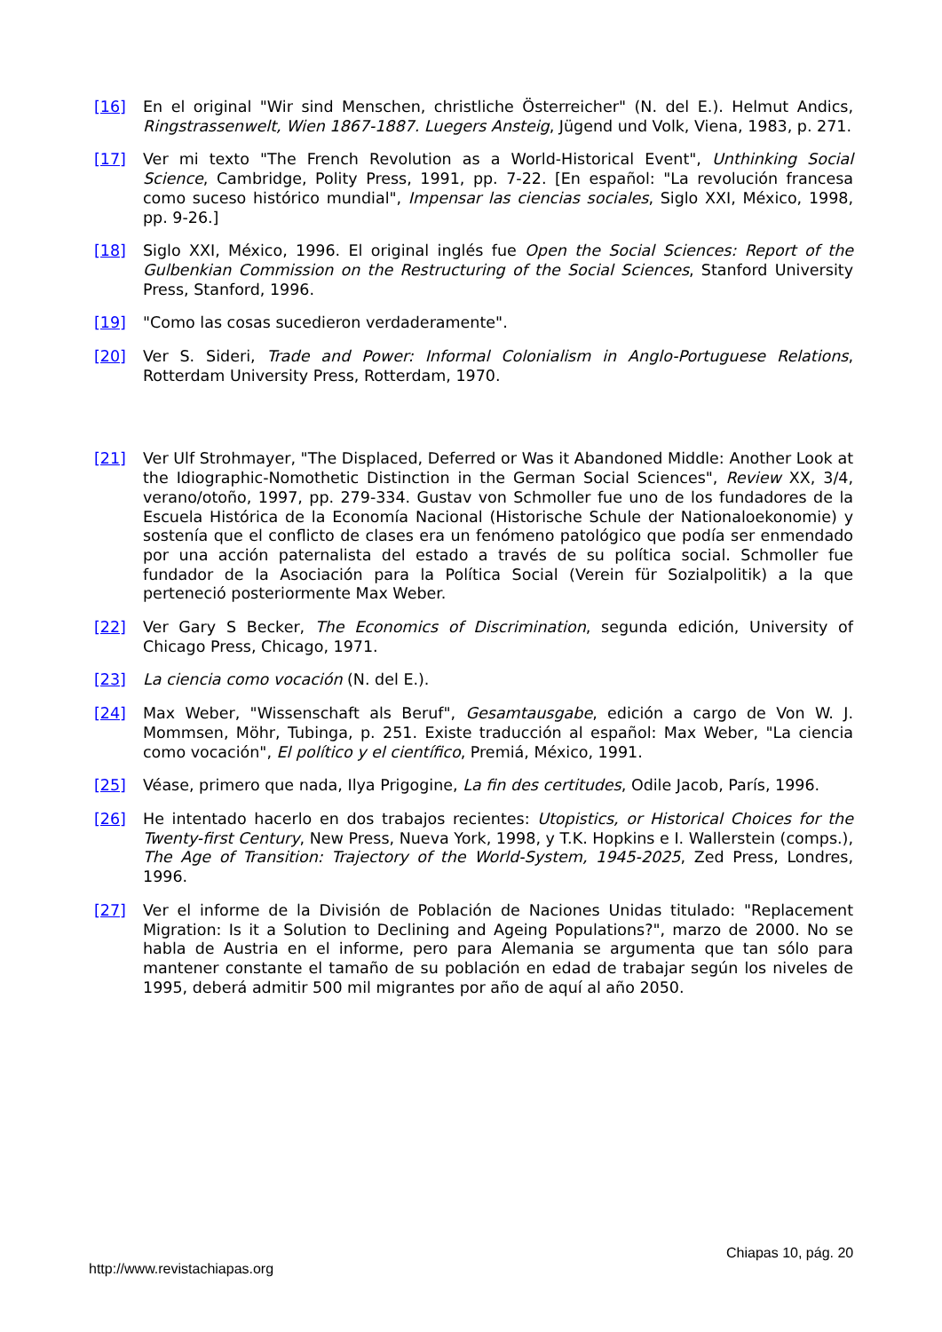[16] En el original "Wir sind Menschen, christliche Österreicher" (N. del E.). Helmut Andics, Ringstrassenwelt, Wien 1867-1887. Luegers Ansteig, Jügend und Volk, Viena, 1983, p. 271.
[17] Ver mi texto "The French Revolution as a World-Historical Event", Unthinking Social Science, Cambridge, Polity Press, 1991, pp. 7-22. [En español: "La revolución francesa como suceso histórico mundial", Impensar las ciencias sociales, Siglo XXI, México, 1998, pp. 9-26.]
[18] Siglo XXI, México, 1996. El original inglés fue Open the Social Sciences: Report of the Gulbenkian Commission on the Restructuring of the Social Sciences, Stanford University Press, Stanford, 1996.
[19] "Como las cosas sucedieron verdaderamente".
[20] Ver S. Sideri, Trade and Power: Informal Colonialism in Anglo-Portuguese Relations, Rotterdam University Press, Rotterdam, 1970.
[21] Ver Ulf Strohmayer, "The Displaced, Deferred or Was it Abandoned Middle: Another Look at the Idiographic-Nomothetic Distinction in the German Social Sciences", Review XX, 3/4, verano/otoño, 1997, pp. 279-334. Gustav von Schmoller fue uno de los fundadores de la Escuela Histórica de la Economía Nacional (Historische Schule der Nationaloekonomie) y sostenía que el conflicto de clases era un fenómeno patológico que podía ser enmendado por una acción paternalista del estado a través de su política social. Schmoller fue fundador de la Asociación para la Política Social (Verein für Sozialpolitik) a la que perteneció posteriormente Max Weber.
[22] Ver Gary S Becker, The Economics of Discrimination, segunda edición, University of Chicago Press, Chicago, 1971.
[23] La ciencia como vocación (N. del E.).
[24] Max Weber, "Wissenschaft als Beruf", Gesamtausgabe, edición a cargo de Von W. J. Mommsen, Möhr, Tubinga, p. 251. Existe traducción al español: Max Weber, "La ciencia como vocación", El político y el científico, Premiá, México, 1991.
[25] Véase, primero que nada, Ilya Prigogine, La fin des certitudes, Odile Jacob, París, 1996.
[26] He intentado hacerlo en dos trabajos recientes: Utopistics, or Historical Choices for the Twenty-first Century, New Press, Nueva York, 1998, y T.K. Hopkins e I. Wallerstein (comps.), The Age of Transition: Trajectory of the World-System, 1945-2025, Zed Press, Londres, 1996.
[27] Ver el informe de la División de Población de Naciones Unidas titulado: "Replacement Migration: Is it a Solution to Declining and Ageing Populations?", marzo de 2000. No se habla de Austria en el informe, pero para Alemania se argumenta que tan sólo para mantener constante el tamaño de su población en edad de trabajar según los niveles de 1995, deberá admitir 500 mil migrantes por año de aquí al año 2050.
Chiapas 10, pág. 20
http://www.revistachiapas.org